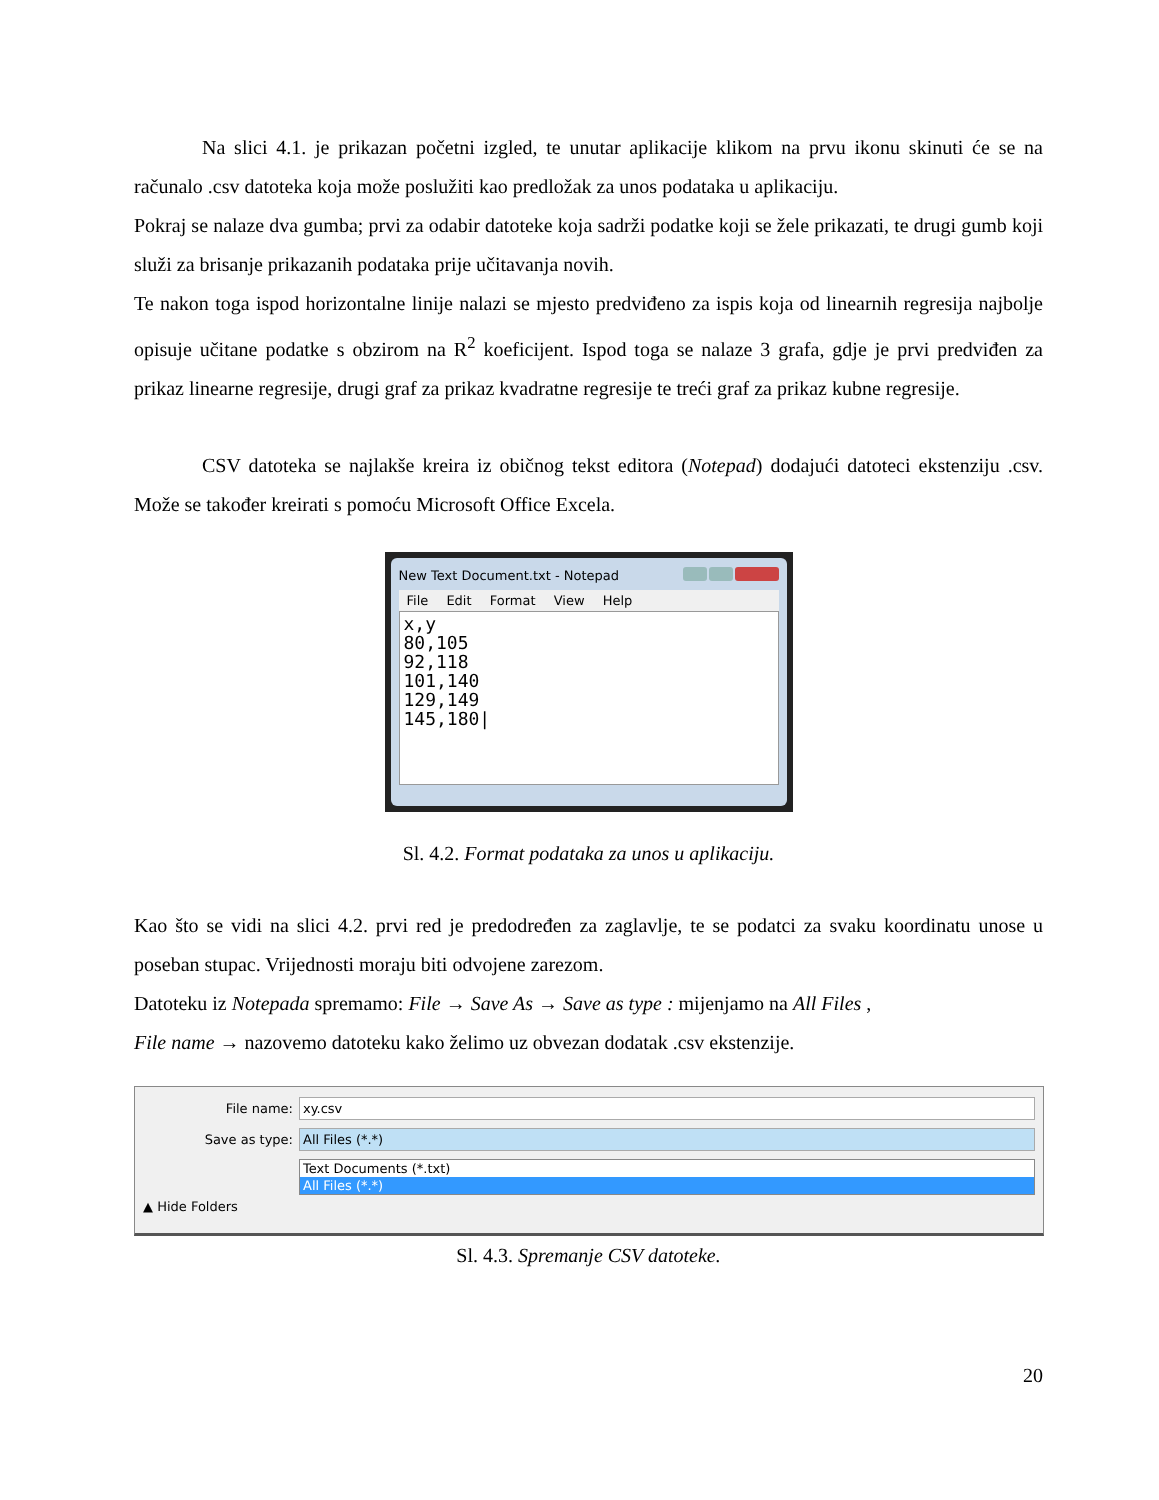Na slici 4.1. je prikazan početni izgled, te unutar aplikacije klikom na prvu ikonu skinuti će se na računalo .csv datoteka koja može poslužiti kao predložak za unos podataka u aplikaciju.
Pokraj se nalaze dva gumba; prvi za odabir datoteke koja sadrži podatke koji se žele prikazati, te drugi gumb koji služi za brisanje prikazanih podataka prije učitavanja novih.
Te nakon toga ispod horizontalne linije nalazi se mjesto predviđeno za ispis koja od linearnih regresija najbolje opisuje učitane podatke s obzirom na R<sup>2</sup> koeficijent. Ispod toga se nalaze 3 grafa, gdje je prvi predviđen za prikaz linearne regresije, drugi graf za prikaz kvadratne regresije te treći graf za prikaz kubne regresije.
CSV datoteka se najlakše kreira iz običnog tekst editora (Notepad) dodajući datoteci ekstenziju .csv. Može se također kreirati s pomoću Microsoft Office Excela.
New Text Document.txt - Notepad
File Edit Format View Help
x,y
80,105
92,118
101,140
129,149
145,180|
Sl. 4.2. Format podataka za unos u aplikaciju.
Kao što se vidi na slici 4.2. prvi red je predodređen za zaglavlje, te se podatci za svaku koordinatu unose u poseban stupac. Vrijednosti moraju biti odvojene zarezom.
Datoteku iz Notepada spremamo: File → Save As → Save as type : mijenjamo na All Files ,
File name → nazovemo datoteku kako želimo uz obvezan dodatak .csv ekstenzije.
File name: xy.csv
Save as type: All Files (*.*)
Text Documents (*.txt)
All Files (*.*)
▲ Hide Folders
Sl. 4.3. Spremanje CSV datoteke.
20